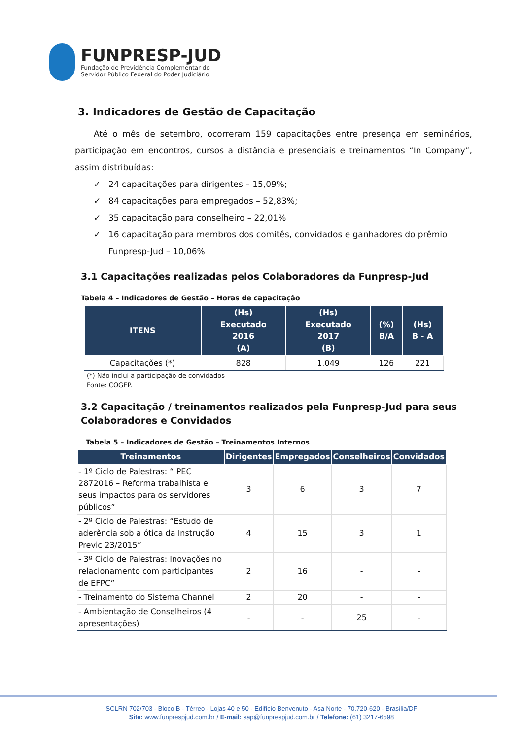FUNPRESP-JUD
Fundação de Previdência Complementar do
Servidor Público Federal do Poder Judiciário
3. Indicadores de Gestão de Capacitação
Até o mês de setembro, ocorreram 159 capacitações entre presença em seminários, participação em encontros, cursos a distância e presenciais e treinamentos “In Company”, assim distribuídas:
✓ 24 capacitações para dirigentes – 15,09%;
✓ 84 capacitações para empregados – 52,83%;
✓ 35 capacitação para conselheiro – 22,01%
✓ 16 capacitação para membros dos comitês, convidados e ganhadores do prêmio Funpresp-Jud – 10,06%
3.1 Capacitações realizadas pelos Colaboradores da Funpresp-Jud
Tabela 4 – Indicadores de Gestão – Horas de capacitação
| ITENS | (Hs) Executado 2016 (A) | (Hs) Executado 2017 (B) | (%) B/A | (Hs) B - A |
| --- | --- | --- | --- | --- |
| Capacitações (*) | 828 | 1.049 | 126 | 221 |
(*) Não inclui a participação de convidados
Fonte: COGEP.
3.2 Capacitação / treinamentos realizados pela Funpresp-Jud para seus Colaboradores e Convidados
Tabela 5 – Indicadores de Gestão – Treinamentos Internos
| Treinamentos | Dirigentes | Empregados | Conselheiros | Convidados |
| --- | --- | --- | --- | --- |
| - 1º Ciclo de Palestras: “ PEC 2872016 – Reforma trabalhista e seus impactos para os servidores públicos” | 3 | 6 | 3 | 7 |
| - 2º Ciclo de Palestras: “Estudo de aderência sob a ótica da Instrução Previc 23/2015” | 4 | 15 | 3 | 1 |
| - 3º Ciclo de Palestras: Inovações no relacionamento com participantes de EFPC” | 2 | 16 | - | - |
| - Treinamento do Sistema Channel | 2 | 20 | - | - |
| - Ambientação de Conselheiros (4 apresentações) | - | - | 25 | - |
SCLRN 702/703 - Bloco B - Térreo - Lojas 40 e 50 - Edifício Benvenuto - Asa Norte - 70.720-620 - Brasília/DF
Site: www.funprespjud.com.br / E-mail: sap@funprespjud.com.br / Telefone: (61) 3217-6598